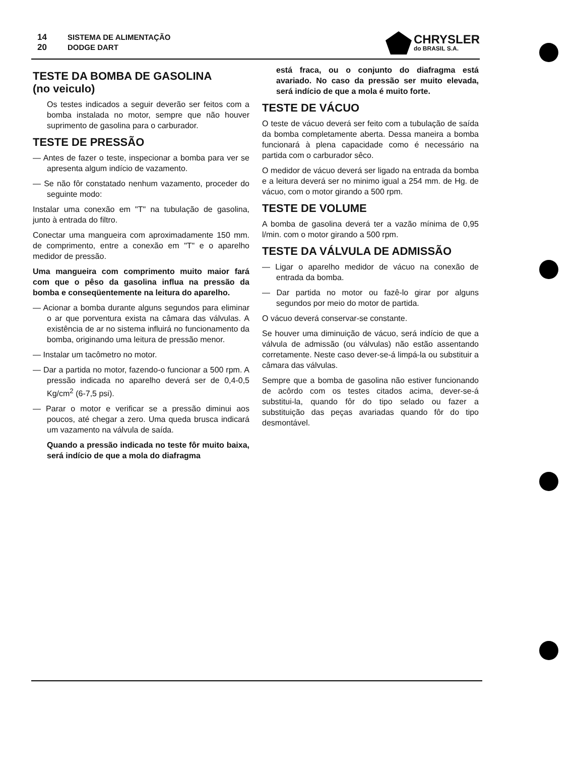14
20
SISTEMA DE ALIMENTAÇÃO
DODGE DART
CHRYSLER
do BRASIL S.A.
TESTE DA BOMBA DE GASOLINA
(no veiculo)
Os testes indicados a seguir deverão ser feitos com a bomba instalada no motor, sempre que não houver suprimento de gasolina para o carburador.
TESTE DE PRESSÃO
— Antes de fazer o teste, inspecionar a bomba para ver se apresenta algum indício de vazamento.
— Se não fôr constatado nenhum vazamento, proceder do seguinte modo:
Instalar uma conexão em "T" na tubulação de gasolina, junto à entrada do filtro.
Conectar uma mangueira com aproximadamente 150 mm. de comprimento, entre a conexão em "T" e o aparelho medidor de pressão.
Uma mangueira com comprimento muito maior fará com que o pêso da gasolina influa na pressão da bomba e conseqüentemente na leitura do aparelho.
— Acionar a bomba durante alguns segundos para eliminar o ar que porventura exista na câmara das válvulas. A existência de ar no sistema influirá no funcionamento da bomba, originando uma leitura de pressão menor.
— Instalar um tacômetro no motor.
— Dar a partida no motor, fazendo-o funcionar a 500 rpm. A pressão indicada no aparelho deverá ser de 0,4-0,5 Kg/cm<sup>2</sup> (6-7,5 psi).
— Parar o motor e verificar se a pressão diminui aos poucos, até chegar a zero. Uma queda brusca indicará um vazamento na válvula de saída.
Quando a pressão indicada no teste fôr muito baixa, será indício de que a mola do diafragma
está fraca, ou o conjunto do diafragma está avariado. No caso da pressão ser muito elevada, será indício de que a mola é muito forte.
TESTE DE VÁCUO
O teste de vácuo deverá ser feito com a tubulação de saída da bomba completamente aberta. Dessa maneira a bomba funcionará à plena capacidade como é necessário na partida com o carburador sêco.
O medidor de vácuo deverá ser ligado na entrada da bomba e a leitura deverá ser no minimo igual a 254 mm. de Hg. de vácuo, com o motor girando a 500 rpm.
TESTE DE VOLUME
A bomba de gasolina deverá ter a vazão mínima de 0,95 l/min. com o motor girando a 500 rpm.
TESTE DA VÁLVULA DE ADMISSÃO
— Ligar o aparelho medidor de vácuo na conexão de entrada da bomba.
— Dar partida no motor ou fazê-lo girar por alguns segundos por meio do motor de partida.
O vácuo deverá conservar-se constante.
Se houver uma diminuição de vácuo, será indício de que a válvula de admissão (ou válvulas) não estão assentando corretamente. Neste caso dever-se-á limpá-la ou substituir a câmara das válvulas.
Sempre que a bomba de gasolina não estiver funcionando de acôrdo com os testes citados acima, dever-se-á substitui-la, quando fôr do tipo selado ou fazer a substituição das peças avariadas quando fôr do tipo desmontável.